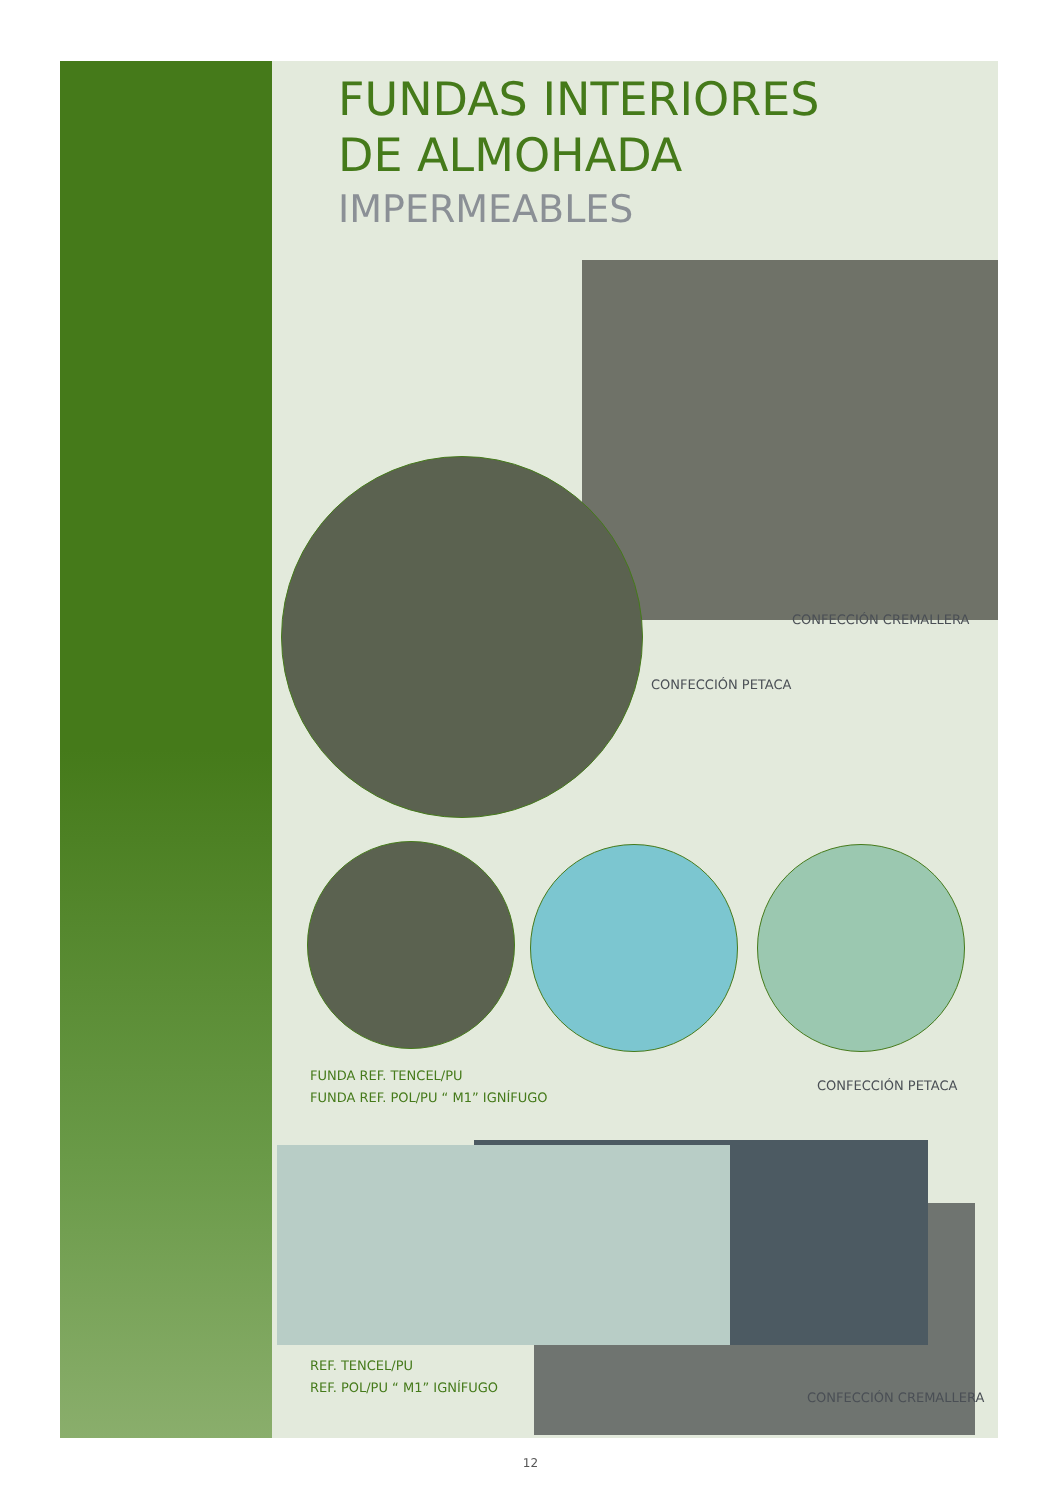FUNDAS INTERIORES
DE ALMOHADA
IMPERMEABLES
CONFECCIÓN CREMALLERA
CONFECCIÓN PETACA
FUNDA REF. TENCEL/PU
FUNDA REF. POL/PU “ M1” IGNÍFUGO
CONFECCIÓN PETACA
REF. TENCEL/PU
REF. POL/PU “ M1” IGNÍFUGO
CONFECCIÓN CREMALLERA
12